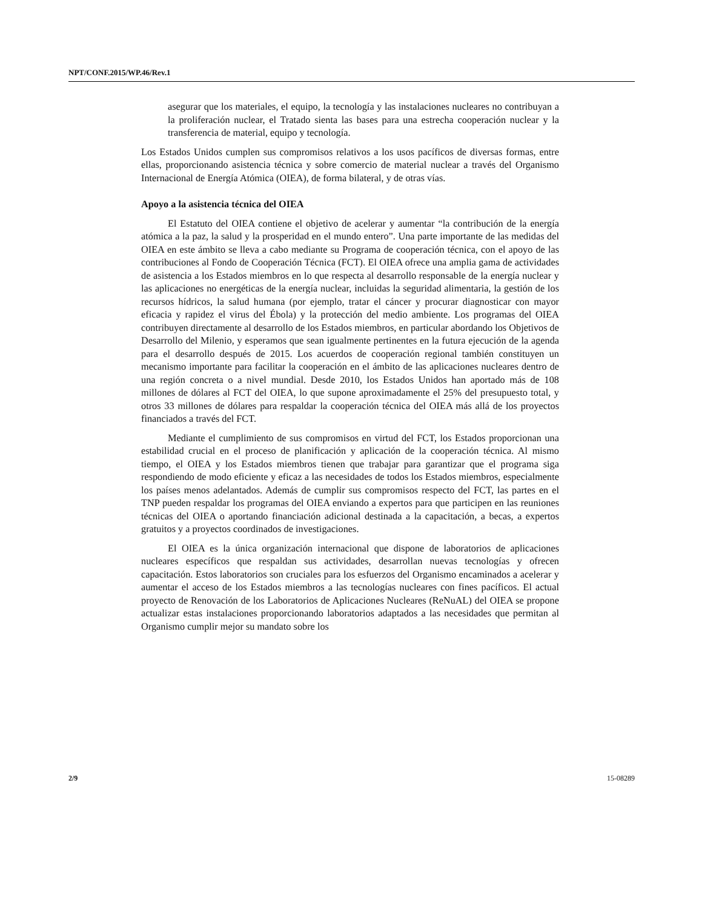NPT/CONF.2015/WP.46/Rev.1
asegurar que los materiales, el equipo, la tecnología y las instalaciones nucleares no contribuyan a la proliferación nuclear, el Tratado sienta las bases para una estrecha cooperación nuclear y la transferencia de material, equipo y tecnología.
Los Estados Unidos cumplen sus compromisos relativos a los usos pacíficos de diversas formas, entre ellas, proporcionando asistencia técnica y sobre comercio de material nuclear a través del Organismo Internacional de Energía Atómica (OIEA), de forma bilateral, y de otras vías.
Apoyo a la asistencia técnica del OIEA
El Estatuto del OIEA contiene el objetivo de acelerar y aumentar “la contribución de la energía atómica a la paz, la salud y la prosperidad en el mundo entero”. Una parte importante de las medidas del OIEA en este ámbito se lleva a cabo mediante su Programa de cooperación técnica, con el apoyo de las contribuciones al Fondo de Cooperación Técnica (FCT). El OIEA ofrece una amplia gama de actividades de asistencia a los Estados miembros en lo que respecta al desarrollo responsable de la energía nuclear y las aplicaciones no energéticas de la energía nuclear, incluidas la seguridad alimentaria, la gestión de los recursos hídricos, la salud humana (por ejemplo, tratar el cáncer y procurar diagnosticar con mayor eficacia y rapidez el virus del Ébola) y la protección del medio ambiente. Los programas del OIEA contribuyen directamente al desarrollo de los Estados miembros, en particular abordando los Objetivos de Desarrollo del Milenio, y esperamos que sean igualmente pertinentes en la futura ejecución de la agenda para el desarrollo después de 2015. Los acuerdos de cooperación regional también constituyen un mecanismo importante para facilitar la cooperación en el ámbito de las aplicaciones nucleares dentro de una región concreta o a nivel mundial. Desde 2010, los Estados Unidos han aportado más de 108 millones de dólares al FCT del OIEA, lo que supone aproximadamente el 25% del presupuesto total, y otros 33 millones de dólares para respaldar la cooperación técnica del OIEA más allá de los proyectos financiados a través del FCT.
Mediante el cumplimiento de sus compromisos en virtud del FCT, los Estados proporcionan una estabilidad crucial en el proceso de planificación y aplicación de la cooperación técnica. Al mismo tiempo, el OIEA y los Estados miembros tienen que trabajar para garantizar que el programa siga respondiendo de modo eficiente y eficaz a las necesidades de todos los Estados miembros, especialmente los países menos adelantados. Además de cumplir sus compromisos respecto del FCT, las partes en el TNP pueden respaldar los programas del OIEA enviando a expertos para que participen en las reuniones técnicas del OIEA o aportando financiación adicional destinada a la capacitación, a becas, a expertos gratuitos y a proyectos coordinados de investigaciones.
El OIEA es la única organización internacional que dispone de laboratorios de aplicaciones nucleares específicos que respaldan sus actividades, desarrollan nuevas tecnologías y ofrecen capacitación. Estos laboratorios son cruciales para los esfuerzos del Organismo encaminados a acelerar y aumentar el acceso de los Estados miembros a las tecnologías nucleares con fines pacíficos. El actual proyecto de Renovación de los Laboratorios de Aplicaciones Nucleares (ReNuAL) del OIEA se propone actualizar estas instalaciones proporcionando laboratorios adaptados a las necesidades que permitan al Organismo cumplir mejor su mandato sobre los
2/9 15-08289